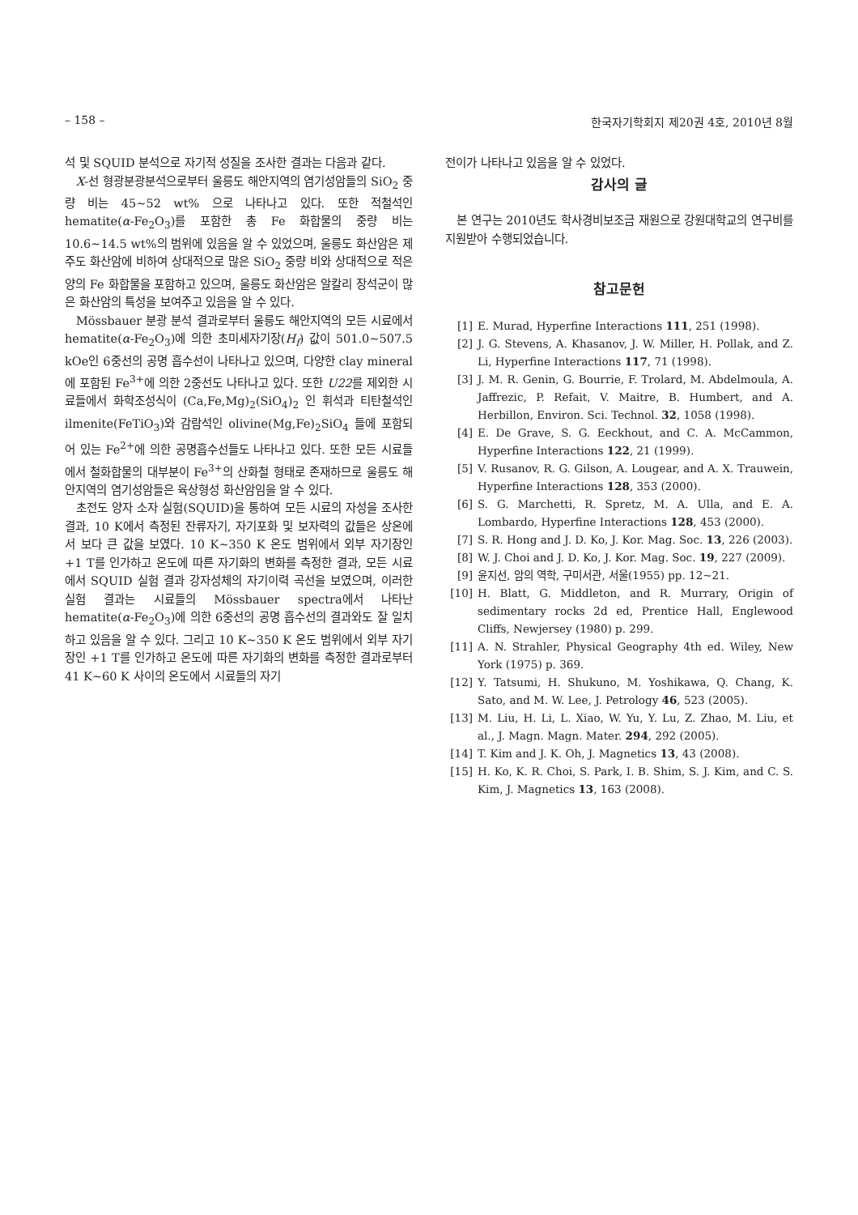– 158 – 한국자기학회지 제20권 4호, 2010년 8월
석 및 SQUID 분석으로 자기적 성질을 조사한 결과는 다음과 같다.
X-선 형광분광분석으로부터 울릉도 해안지역의 염기성암들의 SiO<sub>2</sub> 중량 비는 45~52 wt% 으로 나타나고 있다. 또한 적철석인 hematite(α-Fe<sub>2</sub>O<sub>3</sub>)를 포함한 총 Fe 화합물의 중량 비는 10.6~14.5 wt%의 범위에 있음을 알 수 있었으며, 울릉도 화산암은 제주도 화산암에 비하여 상대적으로 많은 SiO<sub>2</sub> 중량 비와 상대적으로 적은 양의 Fe 화합물을 포함하고 있으며, 울릉도 화산암은 알칼리 장석군이 많은 화산암의 특성을 보여주고 있음을 알 수 있다.
Mössbauer 분광 분석 결과로부터 울릉도 해안지역의 모든 시료에서 hematite(α-Fe<sub>2</sub>O<sub>3</sub>)에 의한 초미세자기장(H<sub>f</sub>) 값이 501.0~507.5 kOe인 6중선의 공명 흡수선이 나타나고 있으며, 다양한 clay mineral에 포함된 Fe<sup>3+</sup>에 의한 2중선도 나타나고 있다. 또한 U22를 제외한 시료들에서 화학조성식이 (Ca,Fe,Mg)<sub>2</sub>(SiO<sub>4</sub>)<sub>2</sub> 인 휘석과 티탄철석인 ilmenite(FeTiO<sub>3</sub>)와 감람석인 olivine(Mg,Fe)<sub>2</sub>SiO<sub>4</sub> 들에 포함되어 있는 Fe<sup>2+</sup>에 의한 공명흡수선들도 나타나고 있다. 또한 모든 시료들에서 철화합물의 대부분이 Fe<sup>3+</sup>의 산화철 형태로 존재하므로 울릉도 해안지역의 염기성암들은 육상형성 화산암임을 알 수 있다.
초전도 양자 소자 실험(SQUID)을 통하여 모든 시료의 자성을 조사한 결과, 10 K에서 측정된 잔류자기, 자기포화 및 보자력의 값들은 상온에서 보다 큰 값을 보였다. 10 K~350 K 온도 범위에서 외부 자기장인 +1 T를 인가하고 온도에 따른 자기화의 변화를 측정한 결과, 모든 시료에서 SQUID 실험 결과 강자성체의 자기이력 곡선을 보였으며, 이러한 실험 결과는 시료들의 Mössbauer spectra에서 나타난 hematite(α-Fe<sub>2</sub>O<sub>3</sub>)에 의한 6중선의 공명 흡수선의 결과와도 잘 일치하고 있음을 알 수 있다. 그리고 10 K~350 K 온도 범위에서 외부 자기장인 +1 T를 인가하고 온도에 따른 자기화의 변화를 측정한 결과로부터 41 K~60 K 사이의 온도에서 시료들의 자기
전이가 나타나고 있음을 알 수 있었다.
감사의 글
본 연구는 2010년도 학사경비보조금 재원으로 강원대학교의 연구비를 지원받아 수행되었습니다.
참고문헌
[1] E. Murad, Hyperfine Interactions 111, 251 (1998).
[2] J. G. Stevens, A. Khasanov, J. W. Miller, H. Pollak, and Z. Li, Hyperfine Interactions 117, 71 (1998).
[3] J. M. R. Genin, G. Bourrie, F. Trolard, M. Abdelmoula, A. Jaffrezic, P. Refait, V. Maitre, B. Humbert, and A. Herbillon, Environ. Sci. Technol. 32, 1058 (1998).
[4] E. De Grave, S. G. Eeckhout, and C. A. McCammon, Hyperfine Interactions 122, 21 (1999).
[5] V. Rusanov, R. G. Gilson, A. Lougear, and A. X. Trauwein, Hyperfine Interactions 128, 353 (2000).
[6] S. G. Marchetti, R. Spretz, M. A. Ulla, and E. A. Lombardo, Hyperfine Interactions 128, 453 (2000).
[7] S. R. Hong and J. D. Ko, J. Kor. Mag. Soc. 13, 226 (2003).
[8] W. J. Choi and J. D. Ko, J. Kor. Mag. Soc. 19, 227 (2009).
[9] 윤지선, 암의 역학, 구미서관, 서울(1955) pp. 12~21.
[10] H. Blatt, G. Middleton, and R. Murrary, Origin of sedimentary rocks 2d ed, Prentice Hall, Englewood Cliffs, Newjersey (1980) p. 299.
[11] A. N. Strahler, Physical Geography 4th ed. Wiley, New York (1975) p. 369.
[12] Y. Tatsumi, H. Shukuno, M. Yoshikawa, Q. Chang, K. Sato, and M. W. Lee, J. Petrology 46, 523 (2005).
[13] M. Liu, H. Li, L. Xiao, W. Yu, Y. Lu, Z. Zhao, M. Liu, et al., J. Magn. Magn. Mater. 294, 292 (2005).
[14] T. Kim and J. K. Oh, J. Magnetics 13, 43 (2008).
[15] H. Ko, K. R. Choi, S. Park, I. B. Shim, S. J. Kim, and C. S. Kim, J. Magnetics 13, 163 (2008).